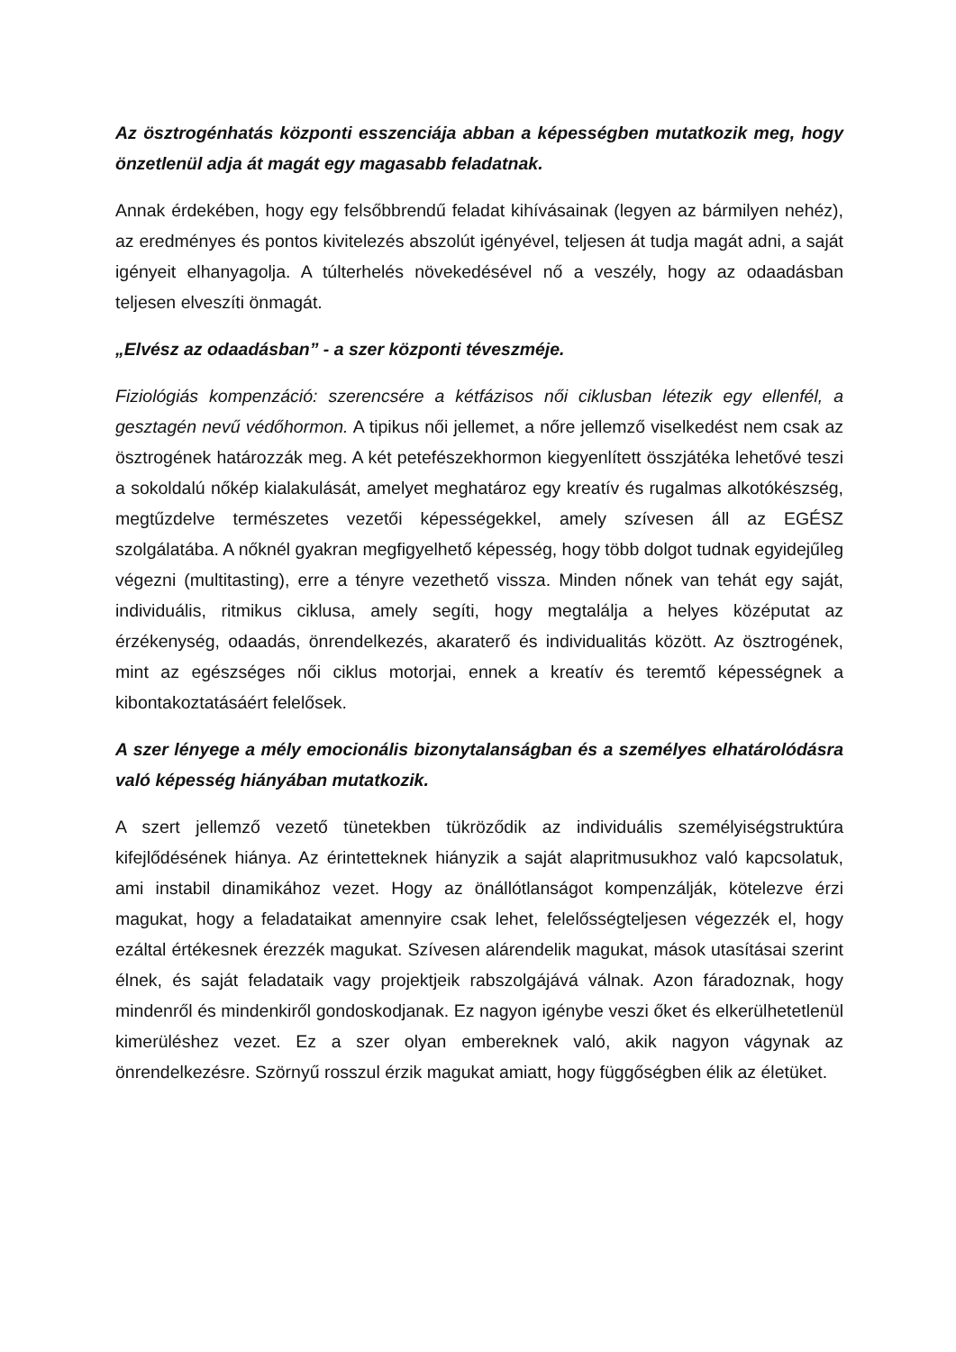Az ösztrogénhatás központi esszenciája abban a képességben mutatkozik meg, hogy önzetlenül adja át magát egy magasabb feladatnak.
Annak érdekében, hogy egy felsőbbrendű feladat kihívásainak (legyen az bármilyen nehéz), az eredményes és pontos kivitelezés abszolút igényével, teljesen át tudja magát adni, a saját igényeit elhanyagolja. A túlterhelés növekedésével nő a veszély, hogy az odaadásban teljesen elveszíti önmagát.
„Elvész az odaadásban” - a szer központi téveszméje.
Fiziológiás kompenzáció: szerencsére a kétfázisos női ciklusban létezik egy ellenfél, a gesztagén nevű védőhormon. A tipikus női jellemet, a nőre jellemző viselkedést nem csak az ösztrogének határozzák meg. A két petefészekhormon kiegyenlített összjátéka lehetővé teszi a sokoldalú nőkép kialakulását, amelyet meghatároz egy kreatív és rugalmas alkotókészség, megtűzdelve természetes vezetői képességekkel, amely szívesen áll az EGÉSZ szolgálatába. A nőknél gyakran megfigyelhető képesség, hogy több dolgot tudnak egyidejűleg végezni (multitasting), erre a tényre vezethető vissza. Minden nőnek van tehát egy saját, individuális, ritmikus ciklusa, amely segíti, hogy megtalálja a helyes középutat az érzékenység, odaadás, önrendelkezés, akaraterő és individualitás között. Az ösztrogének, mint az egészséges női ciklus motorjai, ennek a kreatív és teremtő képességnek a kibontakoztatásáért felelősek.
A szer lényege a mély emocionális bizonytalanságban és a személyes elhatárolódásra való képesség hiányában mutatkozik.
A szert jellemző vezető tünetekben tükröződik az individuális személyiségstruktúra kifejlődésének hiánya. Az érintetteknek hiányzik a saját alapritmusukhoz való kapcsolatuk, ami instabil dinamikához vezet. Hogy az önállótlanságot kompenzálják, kötelezve érzi magukat, hogy a feladataikat amennyire csak lehet, felelősségteljesen végezzék el, hogy ezáltal értékesnek érezzék magukat. Szívesen alárendelik magukat, mások utasításai szerint élnek, és saját feladataik vagy projektjeik rabszolgájává válnak. Azon fáradoznak, hogy mindenről és mindenkiről gondoskodjanak. Ez nagyon igénybe veszi őket és elkerülhetetlenül kimerüléshez vezet. Ez a szer olyan embereknek való, akik nagyon vágynak az önrendelkezésre. Szörnyű rosszul érzik magukat amiatt, hogy függőségben élik az életüket.